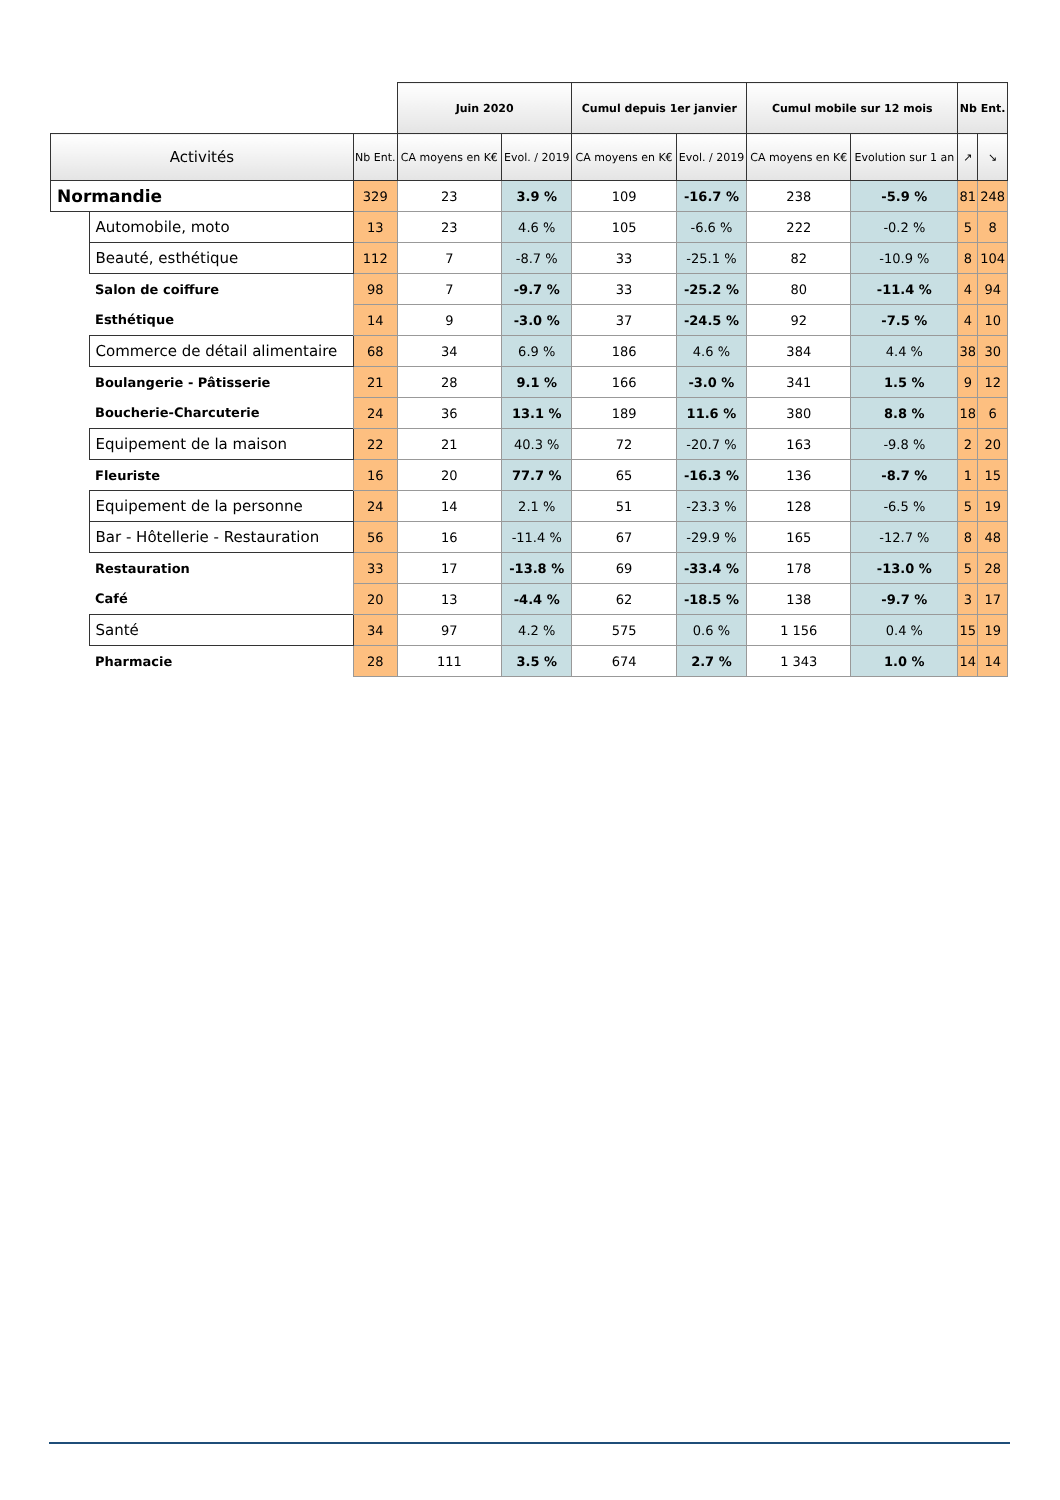| | | | Juin 2020 | | Cumul depuis 1er janvier | | Cumul mobile sur 12 mois | | Nb Ent. | |
| --- | --- | --- | --- | --- | --- | --- | --- | --- | --- | --- |
| Activités | | Nb Ent. | CA moyens en K€ | Evol. / 2019 | CA moyens en K€ | Evol. / 2019 | CA moyens en K€ | Evolution sur 1 an | ↗ | ↘ |
| Normandie | | 329 | 23 | 3.9 % | 109 | -16.7 % | 238 | -5.9 % | 81 | 248 |
| | Automobile, moto | 13 | 23 | 4.6 % | 105 | -6.6 % | 222 | -0.2 % | 5 | 8 |
| | Beauté, esthétique | 112 | 7 | -8.7 % | 33 | -25.1 % | 82 | -10.9 % | 8 | 104 |
| | Salon de coiffure | 98 | 7 | -9.7 % | 33 | -25.2 % | 80 | -11.4 % | 4 | 94 |
| | Esthétique | 14 | 9 | -3.0 % | 37 | -24.5 % | 92 | -7.5 % | 4 | 10 |
| | Commerce de détail alimentaire | 68 | 34 | 6.9 % | 186 | 4.6 % | 384 | 4.4 % | 38 | 30 |
| | Boulangerie - Pâtisserie | 21 | 28 | 9.1 % | 166 | -3.0 % | 341 | 1.5 % | 9 | 12 |
| | Boucherie-Charcuterie | 24 | 36 | 13.1 % | 189 | 11.6 % | 380 | 8.8 % | 18 | 6 |
| | Equipement de la maison | 22 | 21 | 40.3 % | 72 | -20.7 % | 163 | -9.8 % | 2 | 20 |
| | Fleuriste | 16 | 20 | 77.7 % | 65 | -16.3 % | 136 | -8.7 % | 1 | 15 |
| | Equipement de la personne | 24 | 14 | 2.1 % | 51 | -23.3 % | 128 | -6.5 % | 5 | 19 |
| | Bar - Hôtellerie - Restauration | 56 | 16 | -11.4 % | 67 | -29.9 % | 165 | -12.7 % | 8 | 48 |
| | Restauration | 33 | 17 | -13.8 % | 69 | -33.4 % | 178 | -13.0 % | 5 | 28 |
| | Café | 20 | 13 | -4.4 % | 62 | -18.5 % | 138 | -9.7 % | 3 | 17 |
| | Santé | 34 | 97 | 4.2 % | 575 | 0.6 % | 1 156 | 0.4 % | 15 | 19 |
| | Pharmacie | 28 | 111 | 3.5 % | 674 | 2.7 % | 1 343 | 1.0 % | 14 | 14 |